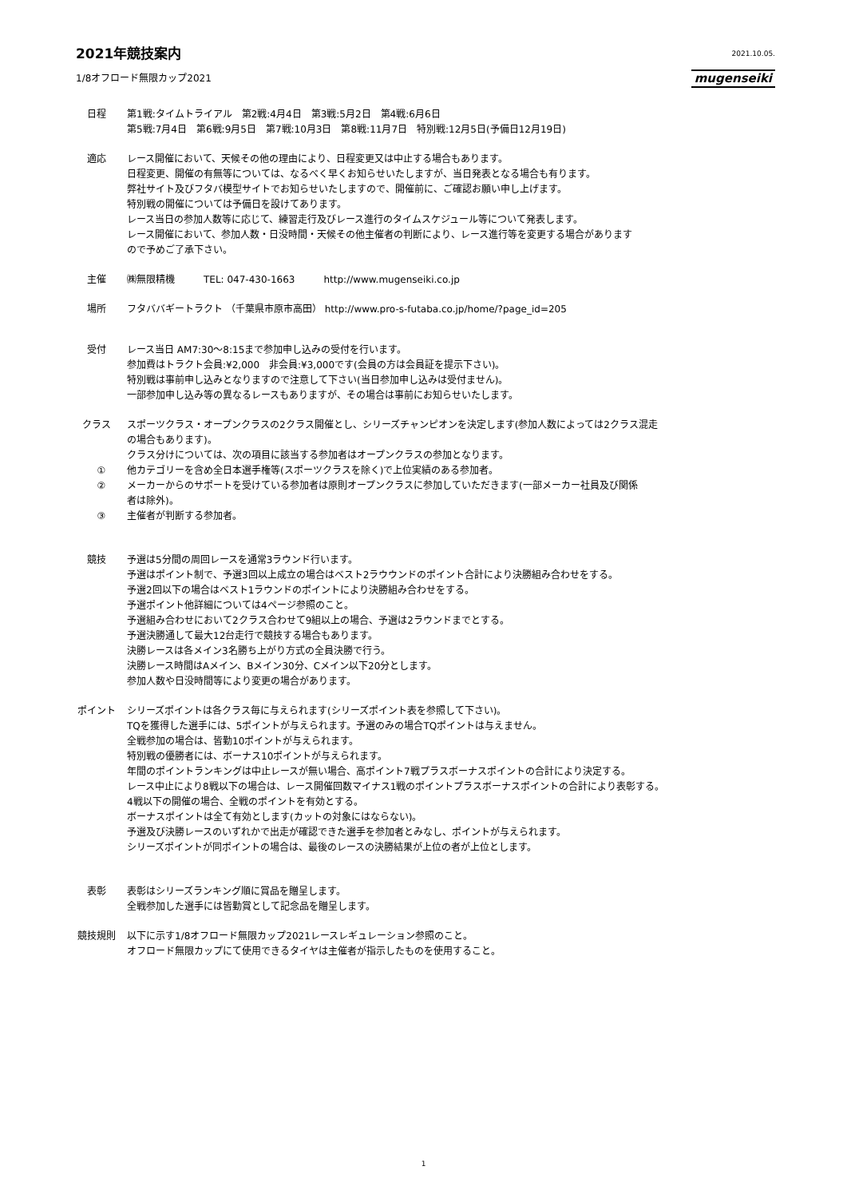2021年競技案内
2021.10.05.
1/8オフロード無限カップ2021 mugenseiki
日程 第1戦:タイムトライアル　第2戦:4月4日　第3戦:5月2日　第4戦:6月6日
第5戦:7月4日　第6戦:9月5日　第7戦:10月3日　第8戦:11月7日　特別戦:12月5日(予備日12月19日)
適応 レース開催において、天候その他の理由により、日程変更又は中止する場合もあります。
日程変更、開催の有無等については、なるべく早くお知らせいたしますが、当日発表となる場合も有ります。
弊社サイト及びフタバ模型サイトでお知らせいたしますので、開催前に、ご確認お願い申し上げます。
特別戦の開催については予備日を設けてあります。
レース当日の参加人数等に応じて、練習走行及びレース進行のタイムスケジュール等について発表します。
レース開催において、参加人数・日没時間・天候その他主催者の判断により、レース進行等を変更する場合があります
ので予めご了承下さい。
主催 ㈱無限精機　　　TEL: 047-430-1663　　　http://www.mugenseiki.co.jp
場所 フタババギートラクト （千葉県市原市高田） http://www.pro-s-futaba.co.jp/home/?page_id=205
受付 レース当日 AM7:30〜8:15まで参加申し込みの受付を行います。
参加費はトラクト会員:¥2,000　非会員:¥3,000です(会員の方は会員証を提示下さい)。
特別戦は事前申し込みとなりますので注意して下さい(当日参加申し込みは受付ません)。
一部参加申し込み等の異なるレースもありますが、その場合は事前にお知らせいたします。
クラス スポーツクラス・オープンクラスの2クラス開催とし、シリーズチャンピオンを決定します(参加人数によっては2クラス混走
の場合もあります)。
クラス分けについては、次の項目に該当する参加者はオープンクラスの参加となります。
① 他カテゴリーを含め全日本選手権等(スポーツクラスを除く)で上位実績のある参加者。
② メーカーからのサポートを受けている参加者は原則オープンクラスに参加していただきます(一部メーカー社員及び関係
者は除外)。
③ 主催者が判断する参加者。
競技 予選は5分間の周回レースを通常3ラウンド行います。
予選はポイント制で、予選3回以上成立の場合はベスト2ラウウンドのポイント合計により決勝組み合わせをする。
予選2回以下の場合はベスト1ラウンドのポイントにより決勝組み合わせをする。
予選ポイント他詳細については4ページ参照のこと。
予選組み合わせにおいて2クラス合わせて9組以上の場合、予選は2ラウンドまでとする。
予選決勝通して最大12台走行で競技する場合もあります。
決勝レースは各メイン3名勝ち上がり方式の全員決勝で行う。
決勝レース時間はAメイン、Bメイン30分、Cメイン以下20分とします。
参加人数や日没時間等により変更の場合があります。
ポイント シリーズポイントは各クラス毎に与えられます(シリーズポイント表を参照して下さい)。
TQを獲得した選手には、5ポイントが与えられます。予選のみの場合TQポイントは与えません。
全戦参加の場合は、皆勤10ポイントが与えられます。
特別戦の優勝者には、ボーナス10ポイントが与えられます。
年間のポイントランキングは中止レースが無い場合、高ポイント7戦プラスボーナスポイントの合計により決定する。
レース中止により8戦以下の場合は、レース開催回数マイナス1戦のポイントプラスボーナスポイントの合計により表彰する。
4戦以下の開催の場合、全戦のポイントを有効とする。
ボーナスポイントは全て有効とします(カットの対象にはならない)。
予選及び決勝レースのいずれかで出走が確認できた選手を参加者とみなし、ポイントが与えられます。
シリーズポイントが同ポイントの場合は、最後のレースの決勝結果が上位の者が上位とします。
表彰 表彰はシリーズランキング順に賞品を贈呈します。
全戦参加した選手には皆勤賞として記念品を贈呈します。
競技規則 以下に示す1/8オフロード無限カップ2021レースレギュレーション参照のこと。
オフロード無限カップにて使用できるタイヤは主催者が指示したものを使用すること。
1